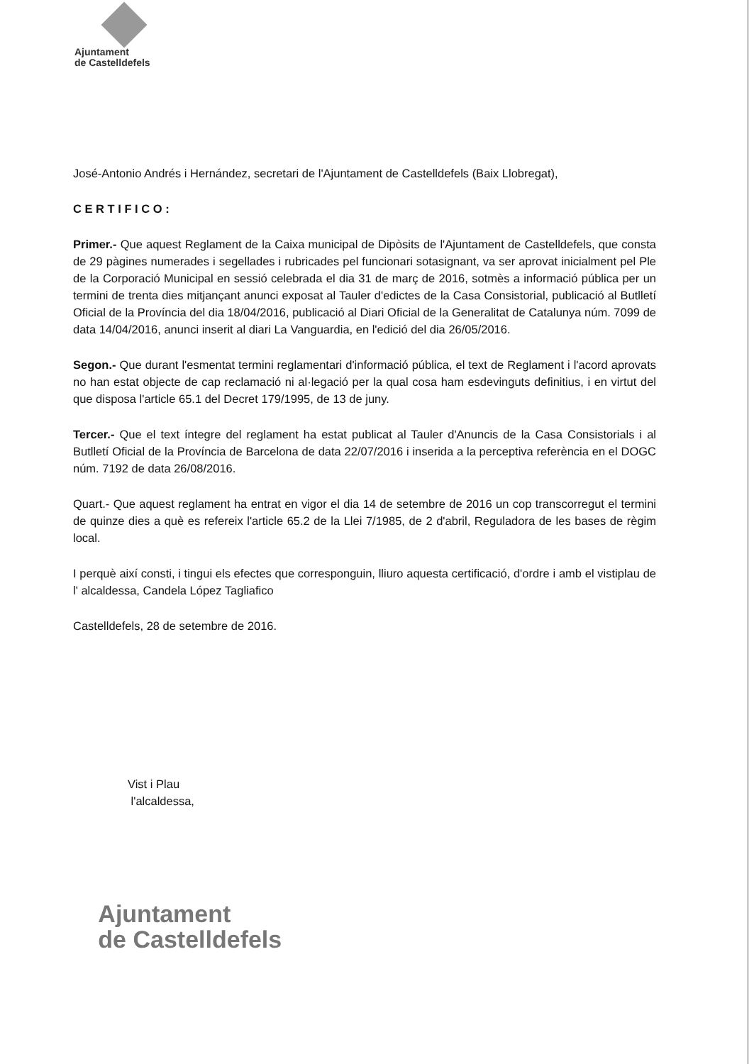Ajuntament
de Castelldefels
José-Antonio Andrés i Hernández, secretari de l'Ajuntament de Castelldefels (Baix Llobregat),
C E R T I F I C O :
Primer.- Que aquest Reglament de la Caixa municipal de Dipòsits de l'Ajuntament de Castelldefels, que consta de 29 pàgines numerades i segellades i rubricades pel funcionari sotasignant, va ser aprovat inicialment pel Ple de la Corporació Municipal en sessió celebrada el dia 31 de març de 2016, sotmès a informació pública per un termini de trenta dies mitjançant anunci exposat al Tauler d'edictes de la Casa Consistorial, publicació al Butlletí Oficial de la Província del dia 18/04/2016, publicació al Diari Oficial de la Generalitat de Catalunya núm. 7099 de data 14/04/2016, anunci inserit al diari La Vanguardia, en l'edició del dia 26/05/2016.
Segon.- Que durant l'esmentat termini reglamentari d'informació pública, el text de Reglament i l'acord aprovats no han estat objecte de cap reclamació ni al·legació per la qual cosa ham esdevinguts definitius, i en virtut del que disposa l'article 65.1 del Decret 179/1995, de 13 de juny.
Tercer.- Que el text íntegre del reglament ha estat publicat al Tauler d'Anuncis de la Casa Consistorials i al Butlletí Oficial de la Província de Barcelona de data 22/07/2016 i inserida a la perceptiva referència en el DOGC núm. 7192 de data 26/08/2016.
Quart.- Que aquest reglament ha entrat en vigor el dia 14 de setembre de 2016 un cop transcorregut el termini de quinze dies a què es refereix l'article 65.2 de la Llei 7/1985, de 2 d'abril, Reguladora de les bases de règim local.
I perquè així consti, i tingui els efectes que corresponguin, lliuro aquesta certificació, d'ordre i amb el vistiplau de l' alcaldessa, Candela López Tagliafico
Castelldefels, 28 de setembre de 2016.
Vist i Plau
l'alcaldessa,
Ajuntament
de Castelldefels